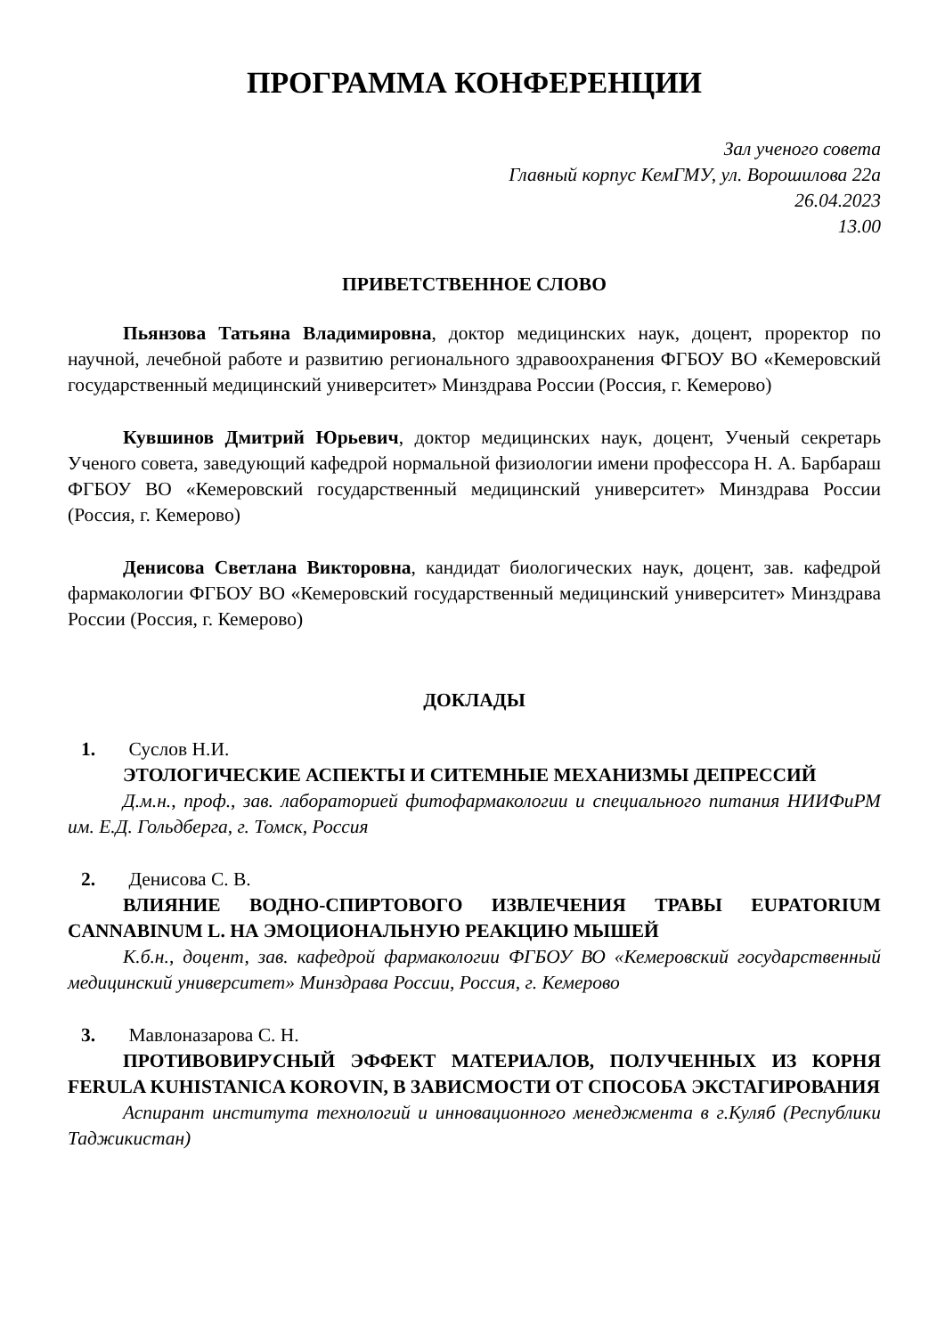ПРОГРАММА КОНФЕРЕНЦИИ
Зал ученого совета
Главный корпус КемГМУ, ул. Ворошилова 22а
26.04.2023
13.00
ПРИВЕТСТВЕННОЕ СЛОВО
Пьянзова Татьяна Владимировна, доктор медицинских наук, доцент, проректор по научной, лечебной работе и развитию регионального здравоохранения ФГБОУ ВО «Кемеровский государственный медицинский университет» Минздрава России (Россия, г. Кемерово)
Кувшинов Дмитрий Юрьевич, доктор медицинских наук, доцент, Ученый секретарь Ученого совета, заведующий кафедрой нормальной физиологии имени профессора Н. А. Барбараш ФГБОУ ВО «Кемеровский государственный медицинский университет» Минздрава России (Россия, г. Кемерово)
Денисова Светлана Викторовна, кандидат биологических наук, доцент, зав. кафедрой фармакологии ФГБОУ ВО «Кемеровский государственный медицинский университет» Минздрава России (Россия, г. Кемерово)
ДОКЛАДЫ
1. Суслов Н.И.
ЭТОЛОГИЧЕСКИЕ АСПЕКТЫ И СИТЕМНЫЕ МЕХАНИЗМЫ ДЕПРЕССИЙ
Д.м.н., проф., зав. лабораторией фитофармакологии и специального питания НИИФиРМ им. Е.Д. Гольдберга, г. Томск, Россия
2. Денисова С. В.
ВЛИЯНИЕ ВОДНО-СПИРТОВОГО ИЗВЛЕЧЕНИЯ ТРАВЫ EUPATORIUM CANNABINUM L. НА ЭМОЦИОНАЛЬНУЮ РЕАКЦИЮ МЫШЕЙ
К.б.н., доцент, зав. кафедрой фармакологии ФГБОУ ВО «Кемеровский государственный медицинский университет» Минздрава России, Россия, г. Кемерово
3. Мавлоназарова С. Н.
ПРОТИВОВИРУСНЫЙ ЭФФЕКТ МАТЕРИАЛОВ, ПОЛУЧЕННЫХ ИЗ КОРНЯ FERULA KUHISTANICA KOROVIN, В ЗАВИСМОСТИ ОТ СПОСОБА ЭКСТАГИРОВАНИЯ
Аспирант института технологий и инновационного менеджмента в г.Куляб (Республики Таджикистан)